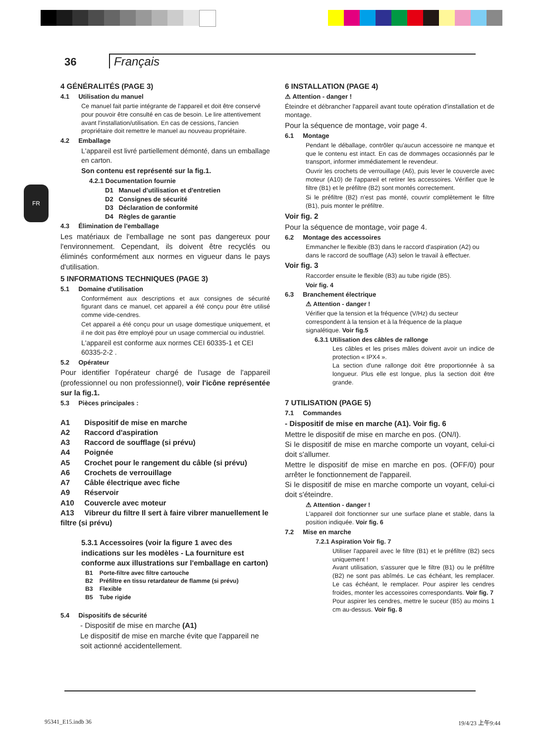36 Français
FR
4 GÉNÉRALITÉS (PAGE 3)
4.1 Utilisation du manuel
Ce manuel fait partie intégrante de l'appareil et doit être conservé pour pouvoir être consulté en cas de besoin. Le lire attentivement avant l'installation/utilisation. En cas de cessions, l'ancien propriétaire doit remettre le manuel au nouveau propriétaire.
4.2 Emballage
L'appareil est livré partiellement démonté, dans un emballage en carton.
Son contenu est représenté sur la fig.1.
4.2.1 Documentation fournie
D1 Manuel d'utilisation et d'entretien
D2 Consignes de sécurité
D3 Déclaration de conformité
D4 Règles de garantie
4.3 Élimination de l'emballage
Les matériaux de l'emballage ne sont pas dangereux pour l'environnement. Cependant, ils doivent être recyclés ou éliminés conformément aux normes en vigueur dans le pays d'utilisation.
5 INFORMATIONS TECHNIQUES (PAGE 3)
5.1 Domaine d'utilisation
Conformément aux descriptions et aux consignes de sécurité figurant dans ce manuel, cet appareil a été conçu pour être utilisé comme vide-cendres.
Cet appareil a été conçu pour un usage domestique uniquement, et il ne doit pas être employé pour un usage commercial ou industriel.
L'appareil est conforme aux normes CEI 60335-1 et CEI 60335-2-2 .
5.2 Opérateur
Pour identifier l'opérateur chargé de l'usage de l'appareil (professionnel ou non professionnel), voir l'icône représentée sur la fig.1.
5.3 Pièces principales :
A1 Dispositif de mise en marche
A2 Raccord d'aspiration
A3 Raccord de soufflage (si prévu)
A4 Poignée
A5 Crochet pour le rangement du câble (si prévu)
A6 Crochets de verrouillage
A7 Câble électrique avec fiche
A9 Réservoir
A10 Couvercle avec moteur
A13 Vibreur du filtre Il sert à faire vibrer manuellement le filtre (si prévu)
5.3.1 Accessoires (voir la figure 1 avec des indications sur les modèles - La fourniture est conforme aux illustrations sur l'emballage en carton)
B1 Porte-filtre avec filtre cartouche
B2 Préfiltre en tissu retardateur de flamme (si prévu)
B3 Flexible
B5 Tube rigide
5.4 Dispositifs de sécurité
- Dispositif de mise en marche (A1)
Le dispositif de mise en marche évite que l'appareil ne soit actionné accidentellement.
6 INSTALLATION (PAGE 4)
⚠ Attention - danger !
Éteindre et débrancher l'appareil avant toute opération d'installation et de montage.
Pour la séquence de montage, voir page 4.
6.1 Montage
Pendant le déballage, contrôler qu'aucun accessoire ne manque et que le contenu est intact. En cas de dommages occasionnés par le transport, informer immédiatement le revendeur.
Ouvrir les crochets de verrouillage (A6), puis lever le couvercle avec moteur (A10) de l'appareil et retirer les accessoires. Vérifier que le filtre (B1) et le préfiltre (B2) sont montés correctement.
Si le préfiltre (B2) n'est pas monté, couvrir complètement le filtre (B1), puis monter le préfiltre.
Voir fig. 2
Pour la séquence de montage, voir page 4.
6.2 Montage des accessoires
Emmancher le flexible (B3) dans le raccord d'aspiration (A2) ou dans le raccord de soufflage (A3) selon le travail à effectuer.
Voir fig. 3
Raccorder ensuite le flexible (B3) au tube rigide (B5).
Voir fig. 4
6.3 Branchement électrique
⚠ Attention - danger !
Vérifier que la tension et la fréquence (V/Hz) du secteur correspondent à la tension et à la fréquence de la plaque signalétique. Voir fig.5
6.3.1 Utilisation des câbles de rallonge
Les câbles et les prises mâles doivent avoir un indice de protection « IPX4 ».
La section d'une rallonge doit être proportionnée à sa longueur. Plus elle est longue, plus la section doit être grande.
7 UTILISATION (PAGE 5)
7.1 Commandes
- Dispositif de mise en marche (A1). Voir fig. 6
Mettre le dispositif de mise en marche en pos. (ON/I).
Si le dispositif de mise en marche comporte un voyant, celui-ci doit s'allumer.
Mettre le dispositif de mise en marche en pos. (OFF/0) pour arrêter le fonctionnement de l'appareil.
Si le dispositif de mise en marche comporte un voyant, celui-ci doit s'éteindre.
⚠ Attention - danger !
L'appareil doit fonctionner sur une surface plane et stable, dans la position indiquée. Voir fig. 6
7.2 Mise en marche
7.2.1 Aspiration Voir fig. 7
Utiliser l'appareil avec le filtre (B1) et le préfiltre (B2) secs uniquement !
Avant utilisation, s'assurer que le filtre (B1) ou le préfiltre (B2) ne sont pas abîmés. Le cas échéant, les remplacer. Le cas échéant, le remplacer. Pour aspirer les cendres froides, monter les accessoires correspondants. Voir fig. 7
Pour aspirer les cendres, mettre le suceur (B5) au moins 1 cm au-dessus. Voir fig. 8
95341_E15.indb 36 19/4/23 上午9:44